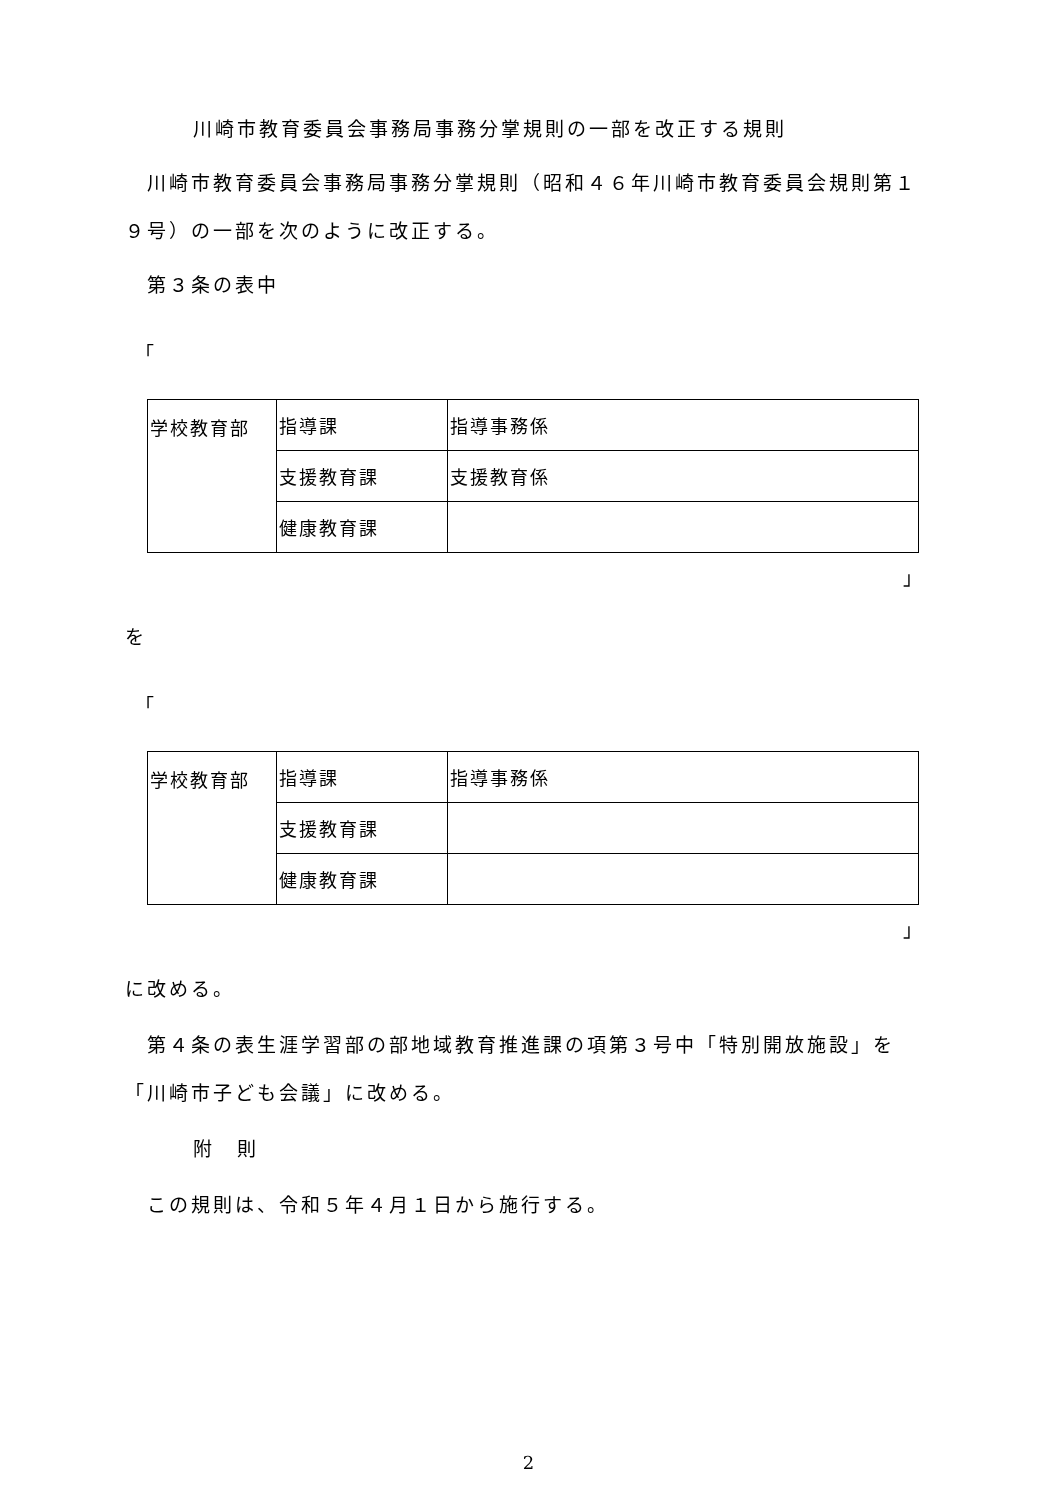川崎市教育委員会事務局事務分掌規則の一部を改正する規則
川崎市教育委員会事務局事務分掌規則（昭和４６年川崎市教育委員会規則第１９号）の一部を次のように改正する。
第３条の表中
「
| 学校教育部 | 指導課 | 指導事務係 |
| | 支援教育課 | 支援教育係 |
| | 健康教育課 | |
」
を
「
| 学校教育部 | 指導課 | 指導事務係 |
| | 支援教育課 | |
| | 健康教育課 | |
」
に改める。
第４条の表生涯学習部の部地域教育推進課の項第３号中「特別開放施設」を「川崎市子ども会議」に改める。
附　則
この規則は、令和５年４月１日から施行する。
2